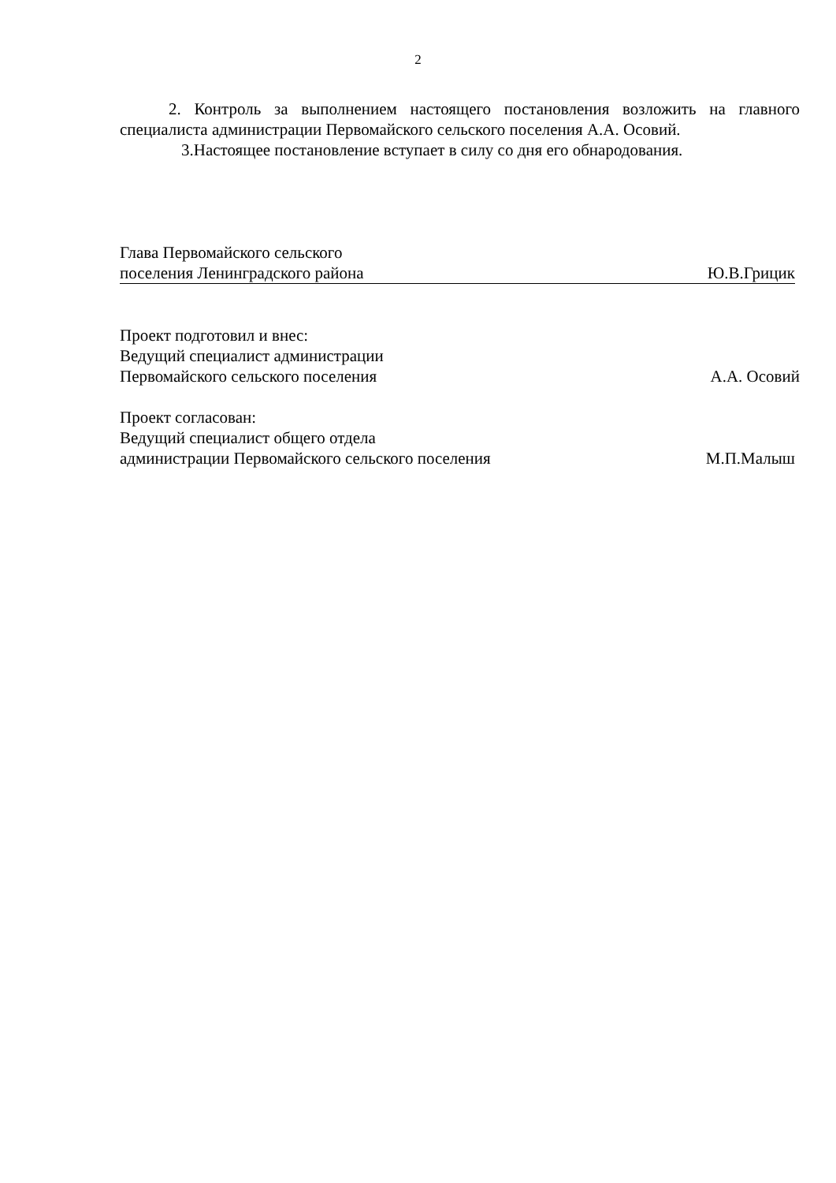2
2. Контроль за выполнением настоящего постановления возложить на главного специалиста администрации Первомайского сельского поселения А.А. Осовий.
3.Настоящее постановление вступает в силу со дня его обнародования.
Глава Первомайского сельского
поселения Ленинградского района Ю.В.Грицик
Проект подготовил и внес:
Ведущий специалист администрации
Первомайского сельского поселения А.А. Осовий
Проект согласован:
Ведущий специалист общего отдела
администрации Первомайского сельского поселения М.П.Малыш